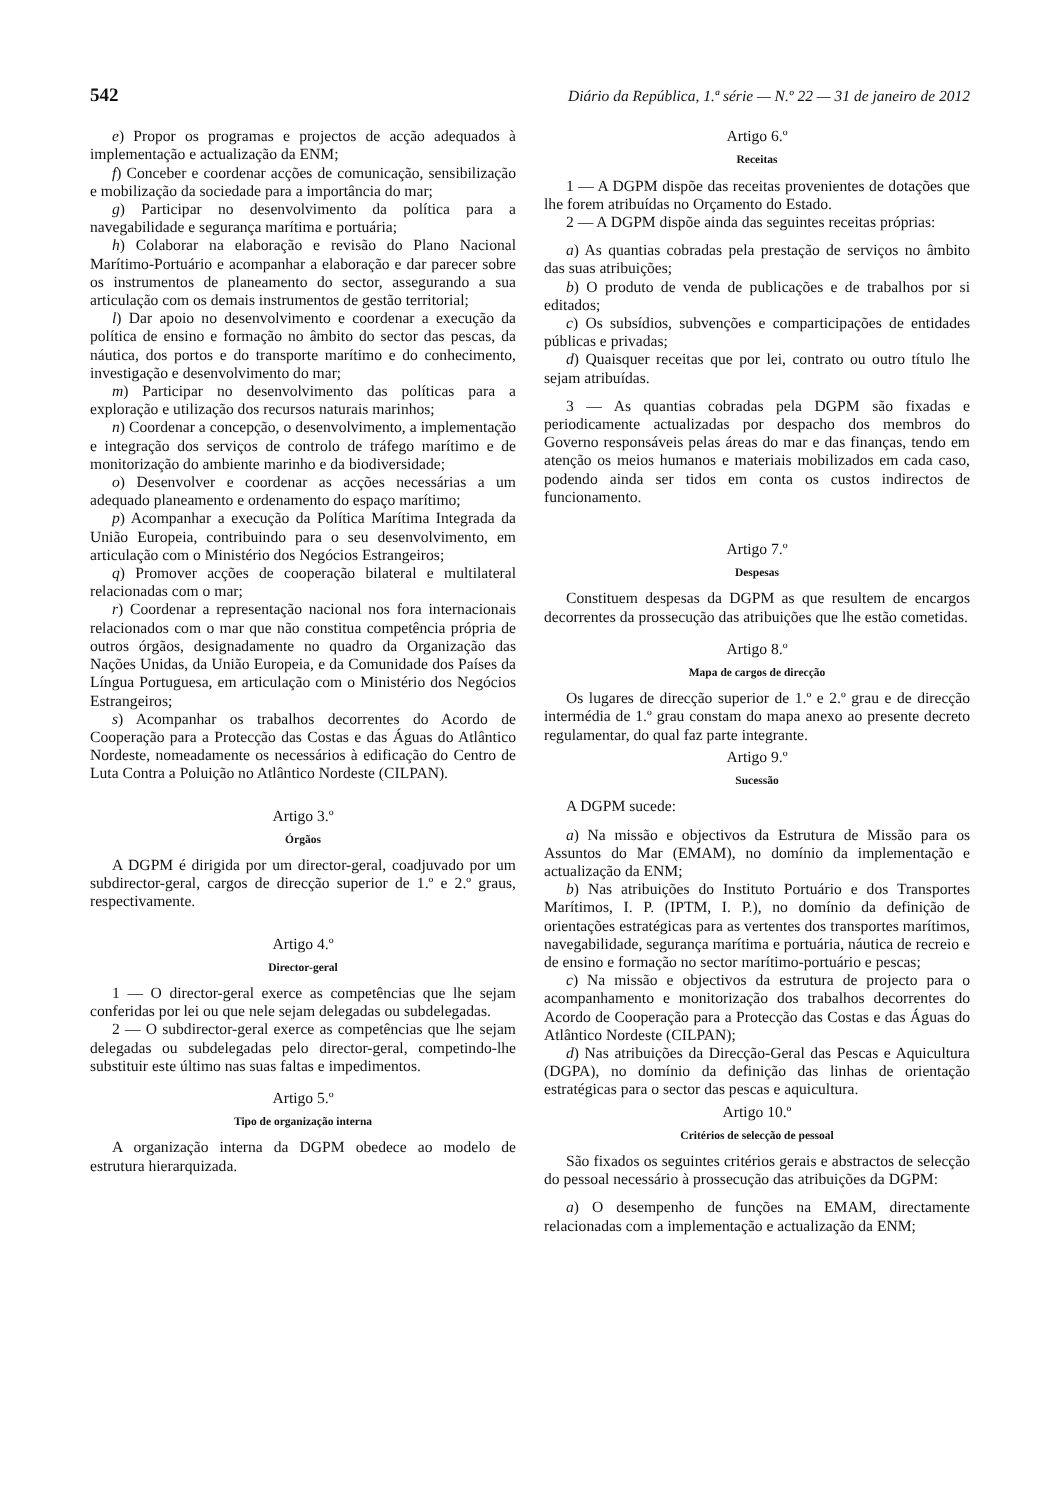542 Diário da República, 1.ª série — N.º 22 — 31 de janeiro de 2012
e) Propor os programas e projectos de acção adequados à implementação e actualização da ENM;
f) Conceber e coordenar acções de comunicação, sensibilização e mobilização da sociedade para a importância do mar;
g) Participar no desenvolvimento da política para a navegabilidade e segurança marítima e portuária;
h) Colaborar na elaboração e revisão do Plano Nacional Marítimo-Portuário e acompanhar a elaboração e dar parecer sobre os instrumentos de planeamento do sector, assegurando a sua articulação com os demais instrumentos de gestão territorial;
l) Dar apoio no desenvolvimento e coordenar a execução da política de ensino e formação no âmbito do sector das pescas, da náutica, dos portos e do transporte marítimo e do conhecimento, investigação e desenvolvimento do mar;
m) Participar no desenvolvimento das políticas para a exploração e utilização dos recursos naturais marinhos;
n) Coordenar a concepção, o desenvolvimento, a implementação e integração dos serviços de controlo de tráfego marítimo e de monitorização do ambiente marinho e da biodiversidade;
o) Desenvolver e coordenar as acções necessárias a um adequado planeamento e ordenamento do espaço marítimo;
p) Acompanhar a execução da Política Marítima Integrada da União Europeia, contribuindo para o seu desenvolvimento, em articulação com o Ministério dos Negócios Estrangeiros;
q) Promover acções de cooperação bilateral e multilateral relacionadas com o mar;
r) Coordenar a representação nacional nos fora internacionais relacionados com o mar que não constitua competência própria de outros órgãos, designadamente no quadro da Organização das Nações Unidas, da União Europeia, e da Comunidade dos Países da Língua Portuguesa, em articulação com o Ministério dos Negócios Estrangeiros;
s) Acompanhar os trabalhos decorrentes do Acordo de Cooperação para a Protecção das Costas e das Águas do Atlântico Nordeste, nomeadamente os necessários à edificação do Centro de Luta Contra a Poluição no Atlântico Nordeste (CILPAN).
Artigo 3.º
Órgãos
A DGPM é dirigida por um director-geral, coadjuvado por um subdirector-geral, cargos de direcção superior de 1.º e 2.º graus, respectivamente.
Artigo 4.º
Director-geral
1 — O director-geral exerce as competências que lhe sejam conferidas por lei ou que nele sejam delegadas ou subdelegadas.
2 — O subdirector-geral exerce as competências que lhe sejam delegadas ou subdelegadas pelo director-geral, competindo-lhe substituir este último nas suas faltas e impedimentos.
Artigo 5.º
Tipo de organização interna
A organização interna da DGPM obedece ao modelo de estrutura hierarquizada.
Artigo 6.º
Receitas
1 — A DGPM dispõe das receitas provenientes de dotações que lhe forem atribuídas no Orçamento do Estado.
2 — A DGPM dispõe ainda das seguintes receitas próprias:
a) As quantias cobradas pela prestação de serviços no âmbito das suas atribuições;
b) O produto de venda de publicações e de trabalhos por si editados;
c) Os subsídios, subvenções e comparticipações de entidades públicas e privadas;
d) Quaisquer receitas que por lei, contrato ou outro título lhe sejam atribuídas.
3 — As quantias cobradas pela DGPM são fixadas e periodicamente actualizadas por despacho dos membros do Governo responsáveis pelas áreas do mar e das finanças, tendo em atenção os meios humanos e materiais mobilizados em cada caso, podendo ainda ser tidos em conta os custos indirectos de funcionamento.
Artigo 7.º
Despesas
Constituem despesas da DGPM as que resultem de encargos decorrentes da prossecução das atribuições que lhe estão cometidas.
Artigo 8.º
Mapa de cargos de direcção
Os lugares de direcção superior de 1.º e 2.º grau e de direcção intermédia de 1.º grau constam do mapa anexo ao presente decreto regulamentar, do qual faz parte integrante.
Artigo 9.º
Sucessão
A DGPM sucede:
a) Na missão e objectivos da Estrutura de Missão para os Assuntos do Mar (EMAM), no domínio da implementação e actualização da ENM;
b) Nas atribuições do Instituto Portuário e dos Transportes Marítimos, I. P. (IPTM, I. P.), no domínio da definição de orientações estratégicas para as vertentes dos transportes marítimos, navegabilidade, segurança marítima e portuária, náutica de recreio e de ensino e formação no sector marítimo-portuário e pescas;
c) Na missão e objectivos da estrutura de projecto para o acompanhamento e monitorização dos trabalhos decorrentes do Acordo de Cooperação para a Protecção das Costas e das Águas do Atlântico Nordeste (CILPAN);
d) Nas atribuições da Direcção-Geral das Pescas e Aquicultura (DGPA), no domínio da definição das linhas de orientação estratégicas para o sector das pescas e aquicultura.
Artigo 10.º
Critérios de selecção de pessoal
São fixados os seguintes critérios gerais e abstractos de selecção do pessoal necessário à prossecução das atribuições da DGPM:
a) O desempenho de funções na EMAM, directamente relacionadas com a implementação e actualização da ENM;